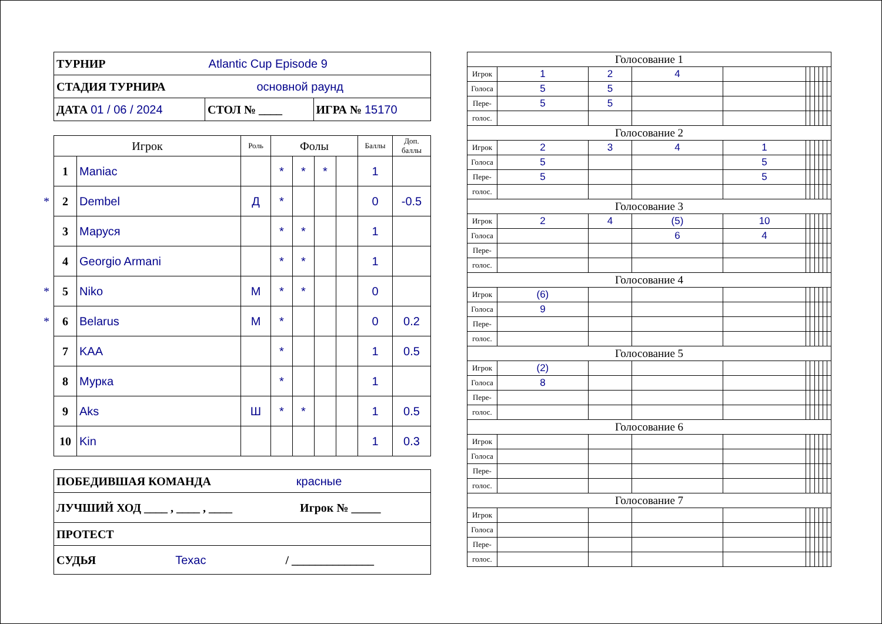| ТУРНИР Atlantic Cup Episode 9 | | |
| СТАДИЯ ТУРНИРА основной раунд | | |
| ДАТА 01 / 06 / 2024 | СТОЛ № ____ | ИГРА № 15170 |
| Игрок | | Роль | Фолы | | | | Баллы | Доп. баллы |
| --- | --- | --- | --- | --- | --- | --- | --- | --- |
| 1 | Maniac | | * | * | * | | 1 | |
| * 2 | Dembel | Д | * | | | | 0 | -0.5 |
| 3 | Маруся | | * | * | | | 1 | |
| 4 | Georgio Armani | | * | * | | | 1 | |
| * 5 | Niko | М | * | * | | | 0 | |
| * 6 | Belarus | М | * | | | | 0 | 0.2 |
| 7 | KAA | | * | | | | 1 | 0.5 |
| 8 | Мурка | | * | | | | 1 | |
| 9 | Aks | Ш | * | * | | | 1 | 0.5 |
| 10 | Kin | | | | | | 1 | 0.3 |
| ПОБЕДИВШАЯ КОМАНДА красные |
| ЛУЧШИЙ ХОД ____ , ____ , ____ Игрок № _____ |
| ПРОТЕСТ |
| СУДЬЯ Texac / ______________ |
| Голосование 1 | | | | | | | | | | |
| Игрок | 1 | 2 | 4 | | | | | | | |
| Голоса | 5 | 5 | | | | | | | | |
| Пере- | 5 | 5 | | | | | | | | |
| голос. | | | | | | | | | | |
| Голосование 2 | | | | | | | | | | |
| Игрок | 2 | 3 | 4 | 1 | | | | | | |
| Голоса | 5 | | | 5 | | | | | | |
| Пере- | 5 | | | 5 | | | | | | |
| голос. | | | | | | | | | | |
| Голосование 3 | | | | | | | | | | |
| Игрок | 2 | 4 | (5) | 10 | | | | | | |
| Голоса | | | 6 | 4 | | | | | | |
| Пере- | | | | | | | | | | |
| голос. | | | | | | | | | | |
| Голосование 4 | | | | | | | | | | |
| Игрок | (6) | | | | | | | | | |
| Голоса | 9 | | | | | | | | | |
| Пере- | | | | | | | | | | |
| голос. | | | | | | | | | | |
| Голосование 5 | | | | | | | | | | |
| Игрок | (2) | | | | | | | | | |
| Голоса | 8 | | | | | | | | | |
| Пере- | | | | | | | | | | |
| голос. | | | | | | | | | | |
| Голосование 6 | | | | | | | | | | |
| Игрок | | | | | | | | | | |
| Голоса | | | | | | | | | | |
| Пере- | | | | | | | | | | |
| голос. | | | | | | | | | | |
| Голосование 7 | | | | | | | | | | |
| Игрок | | | | | | | | | | |
| Голоса | | | | | | | | | | |
| Пере- | | | | | | | | | | |
| голос. | | | | | | | | | | |